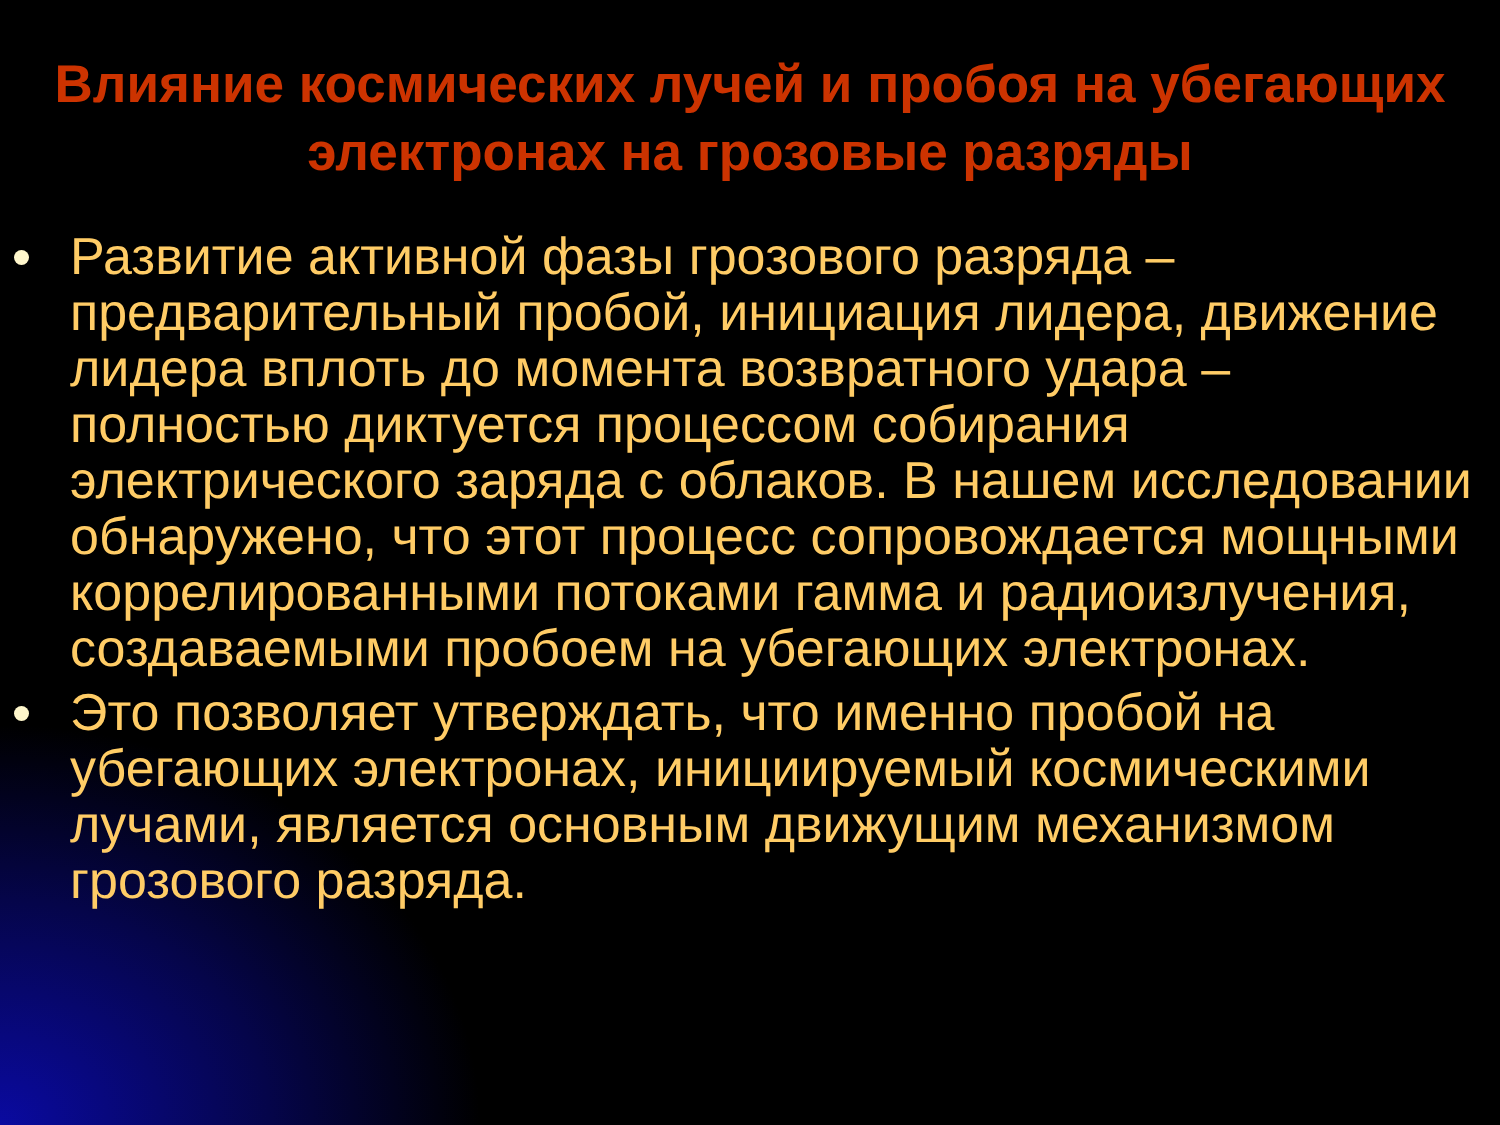Влияние космических лучей и пробоя на убегающих электронах на грозовые разряды
Развитие активной фазы грозового разряда – предварительный пробой, инициация лидера, движение лидера вплоть до момента возвратного удара – полностью диктуется процессом собирания электрического заряда с облаков. В нашем исследовании обнаружено, что этот процесс сопровождается мощными коррелированными потоками гамма и радиоизлучения, создаваемыми пробоем на убегающих электронах.
Это позволяет утверждать, что именно пробой на убегающих электронах, инициируемый космическими лучами, является основным движущим механизмом грозового разряда.